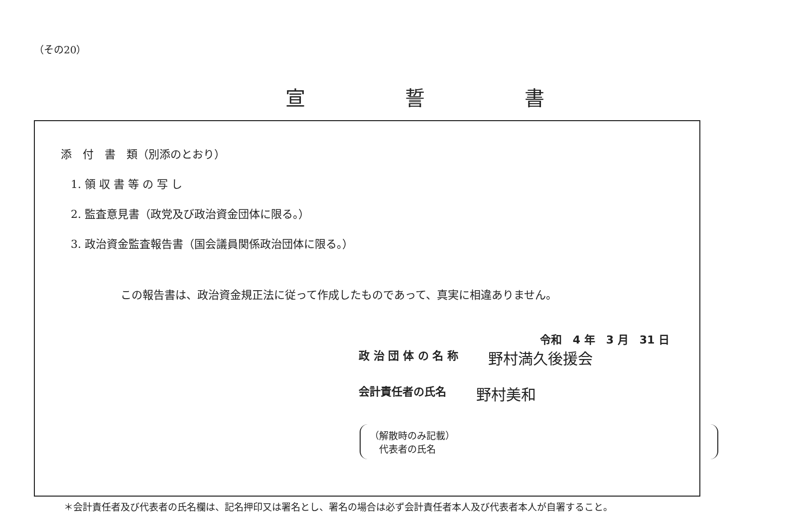（その20）
宣誓書
添　付　書　類（別添のとおり）
1. 領 収 書 等 の 写 し
2. 監査意見書（政党及び政治資金団体に限る。）
3. 政治資金監査報告書（国会議員関係政治団体に限る。）
この報告書は、政治資金規正法に従って作成したものであって、真実に相違ありません。
令和　4 年　3 月　31 日
政 治 団 体 の 名 称 野村満久後援会
会計責任者の氏名 野村美和
（解散時のみ記載）
　代表者の氏名
＊会計責任者及び代表者の氏名欄は、記名押印又は署名とし、署名の場合は必ず会計責任者本人及び代表者本人が自署すること。